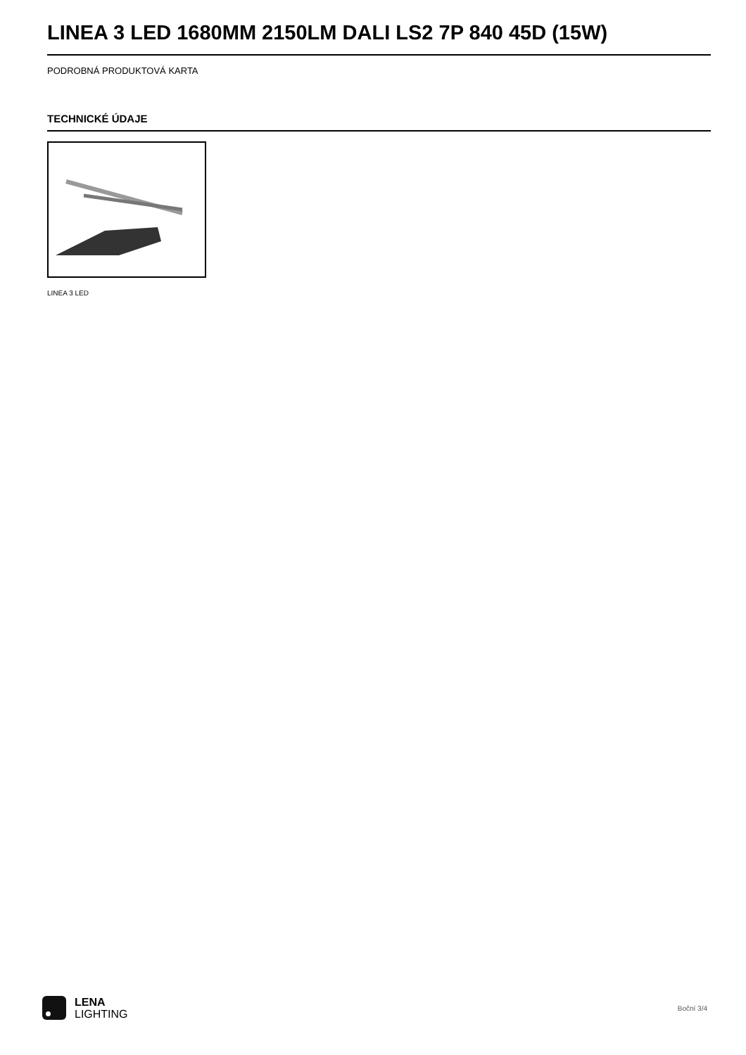LINEA 3 LED 1680MM 2150LM DALI LS2 7P 840 45D (15W)
PODROBNÁ PRODUKTOVÁ KARTA
TECHNICKÉ ÚDAJE
LINEA 3 LED
LENA
LIGHTING
Boční 3/4